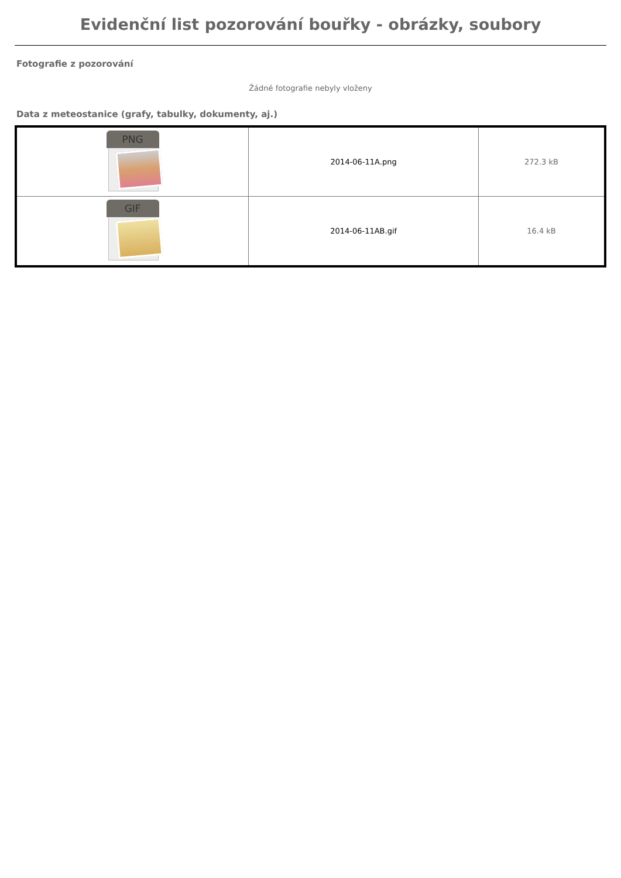Evidenční list pozorování bouřky - obrázky, soubory
Fotografie z pozorování
Žádné fotografie nebyly vloženy
Data z meteostanice (grafy, tabulky, dokumenty, aj.)
| PNG | 2014-06-11A.png | 272.3 kB |
| GIF | 2014-06-11AB.gif | 16.4 kB |